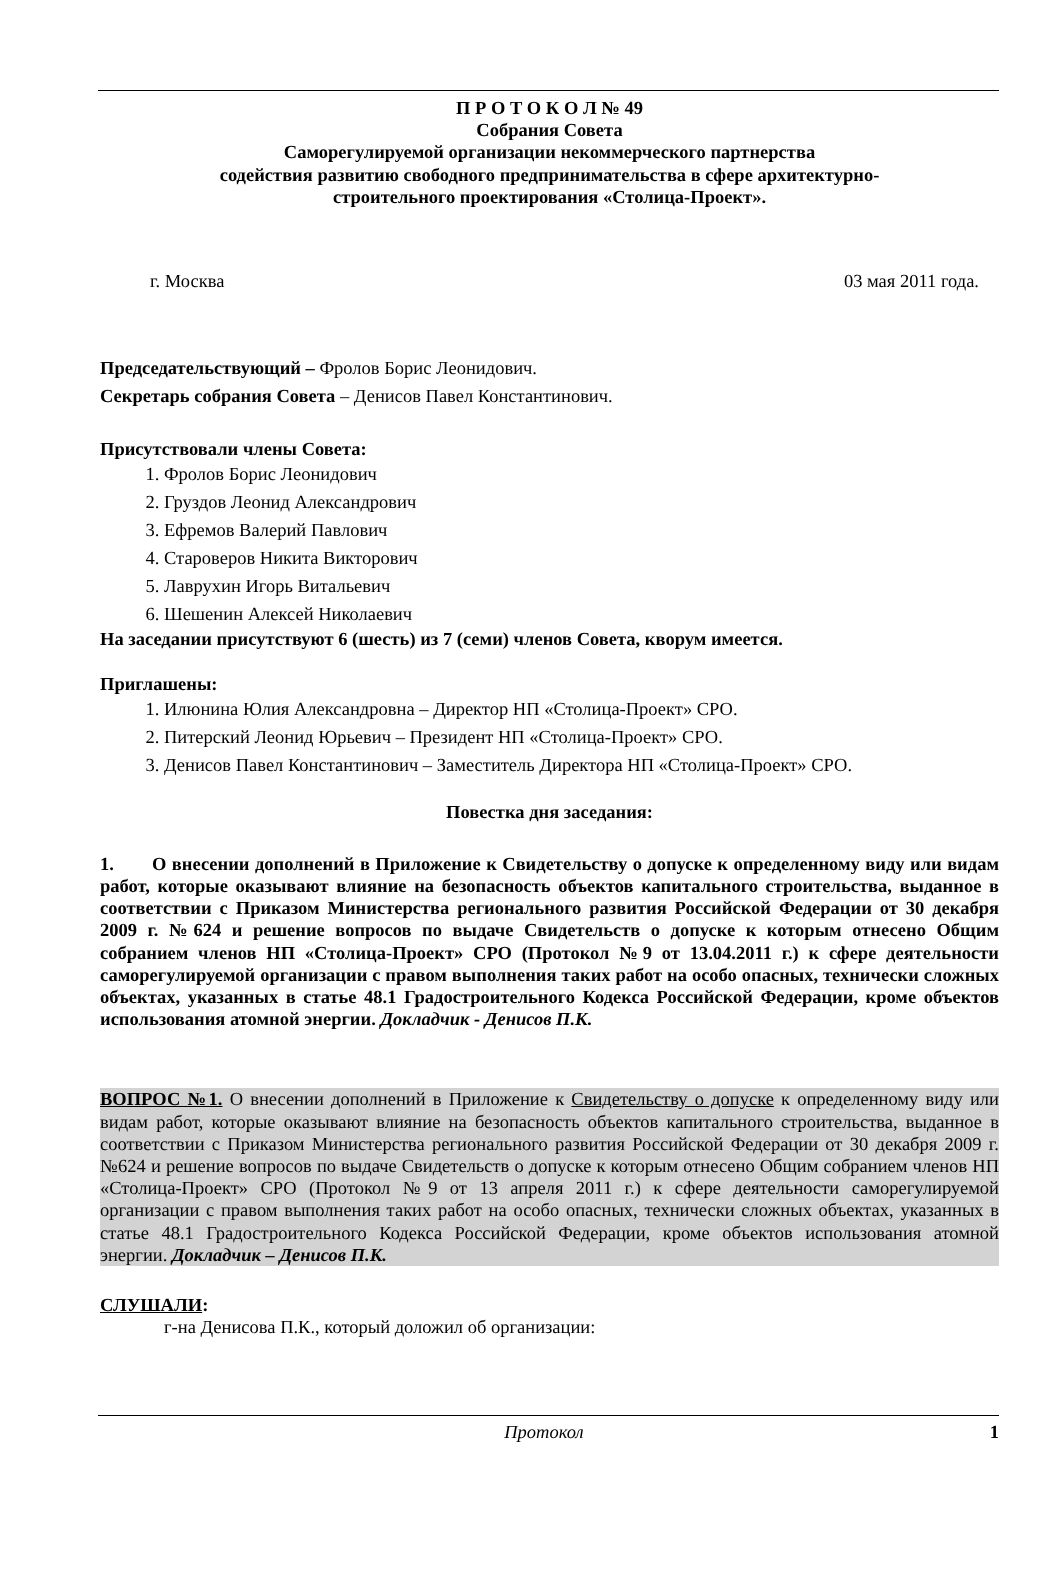П Р О Т О К О Л № 49
Собрания Совета
Саморегулируемой организации некоммерческого партнерства
содействия развитию свободного предпринимательства в сфере архитектурно-
строительного проектирования «Столица-Проект».
г. Москва 03 мая 2011 года.
Председательствующий – Фролов Борис Леонидович.
Секретарь собрания Совета – Денисов Павел Константинович.
Присутствовали члены Совета:
1. Фролов Борис Леонидович
2. Груздов Леонид Александрович
3. Ефремов Валерий Павлович
4. Староверов Никита Викторович
5. Лаврухин Игорь Витальевич
6. Шешенин Алексей Николаевич
На заседании присутствуют 6 (шесть) из 7 (семи) членов Совета, кворум имеется.
Приглашены:
1. Илюнина Юлия Александровна – Директор НП «Столица-Проект» СРО.
2. Питерский Леонид Юрьевич – Президент НП «Столица-Проект» СРО.
3. Денисов Павел Константинович – Заместитель Директора НП «Столица-Проект» СРО.
Повестка дня заседания:
1. О внесении дополнений в Приложение к Свидетельству о допуске к определенному виду или видам работ, которые оказывают влияние на безопасность объектов капитального строительства, выданное в соответствии с Приказом Министерства регионального развития Российской Федерации от 30 декабря 2009 г. №624 и решение вопросов по выдаче Свидетельств о допуске к которым отнесено Общим собранием членов НП «Столица-Проект» СРО (Протокол №9 от 13.04.2011 г.) к сфере деятельности саморегулируемой организации с правом выполнения таких работ на особо опасных, технически сложных объектах, указанных в статье 48.1 Градостроительного Кодекса Российской Федерации, кроме объектов использования атомной энергии. Докладчик - Денисов П.К.
ВОПРОС №1. О внесении дополнений в Приложение к Свидетельству о допуске к определенному виду или видам работ, которые оказывают влияние на безопасность объектов капитального строительства, выданное в соответствии с Приказом Министерства регионального развития Российской Федерации от 30 декабря 2009 г. №624 и решение вопросов по выдаче Свидетельств о допуске к которым отнесено Общим собранием членов НП «Столица-Проект» СРО (Протокол №9 от 13 апреля 2011 г.) к сфере деятельности саморегулируемой организации с правом выполнения таких работ на особо опасных, технически сложных объектах, указанных в статье 48.1 Градостроительного Кодекса Российской Федерации, кроме объектов использования атомной энергии. Докладчик – Денисов П.К.
СЛУШАЛИ:
г-на Денисова П.К., который доложил об организации:
Протокол 1